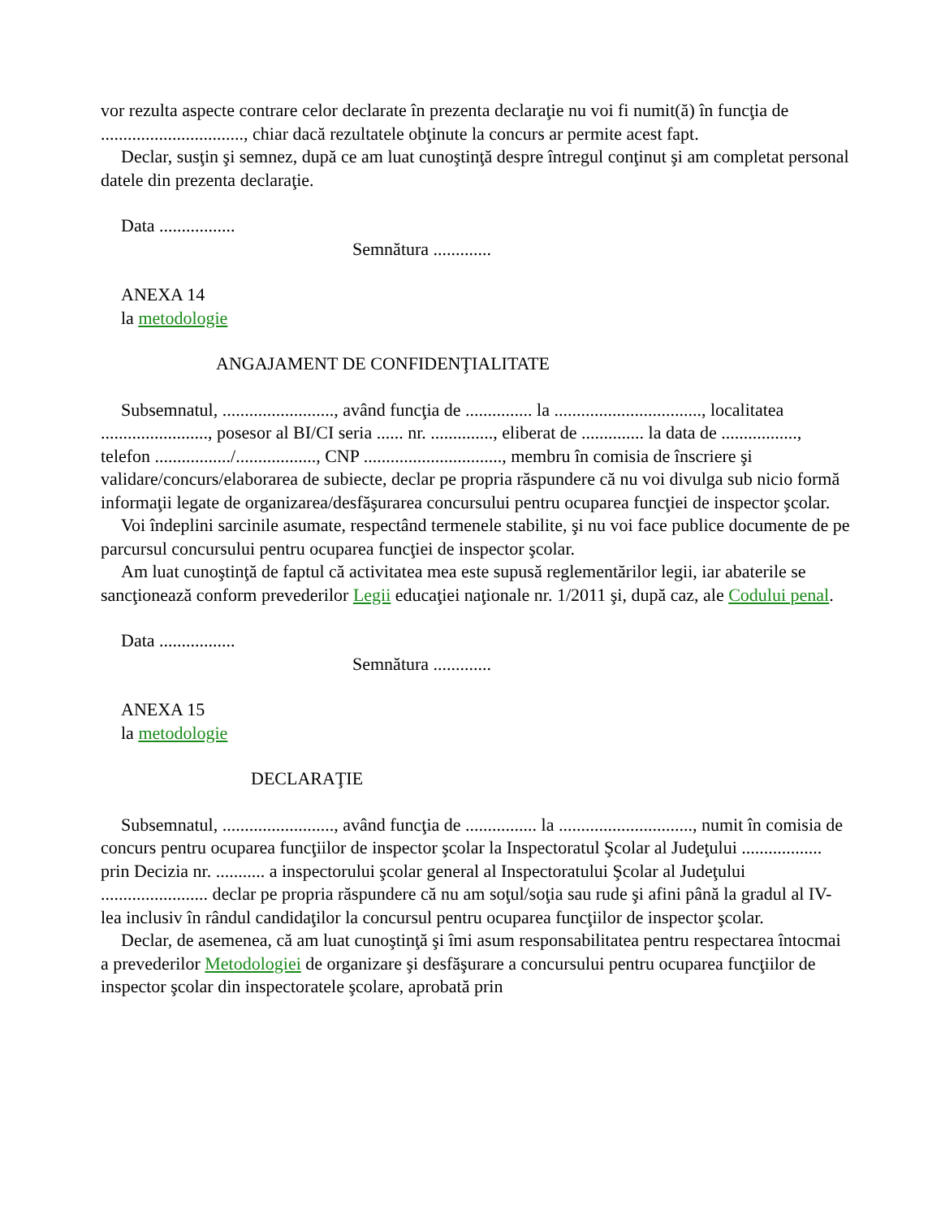vor rezulta aspecte contrare celor declarate în prezenta declaraţie nu voi fi numit(ă) în funcţia de ................................, chiar dacă rezultatele obţinute la concurs ar permite acest fapt.
Declar, susţin şi semnez, după ce am luat cunoştinţă despre întregul conţinut şi am completat personal datele din prezenta declaraţie.
Data .................
Semnătura .............
ANEXA 14
la metodologie
ANGAJAMENT DE CONFIDENŢIALITATE
Subsemnatul, ........................., având funcţia de ............... la ................................., localitatea ........................, posesor al BI/CI seria ...... nr. .............., eliberat de .............. la data de ................., telefon ................./.................., CNP ..............................., membru în comisia de înscriere şi validare/concurs/elaborarea de subiecte, declar pe propria răspundere că nu voi divulga sub nicio formă informaţii legate de organizarea/desfăşurarea concursului pentru ocuparea funcţiei de inspector şcolar.
Voi îndeplini sarcinile asumate, respectând termenele stabilite, şi nu voi face publice documente de pe parcursul concursului pentru ocuparea funcţiei de inspector şcolar.
Am luat cunoştinţă de faptul că activitatea mea este supusă reglementărilor legii, iar abaterile se sancţionează conform prevederilor Legii educaţiei naţionale nr. 1/2011 şi, după caz, ale Codului penal.
Data .................
Semnătura .............
ANEXA 15
la metodologie
DECLARAŢIE
Subsemnatul, ........................., având funcţia de ................ la .............................., numit în comisia de concurs pentru ocuparea funcţiilor de inspector şcolar la Inspectoratul Şcolar al Judeţului .................. prin Decizia nr. ........... a inspectorului şcolar general al Inspectoratului Şcolar al Judeţului ........................ declar pe propria răspundere că nu am soţul/soţia sau rude şi afini până la gradul al IV-lea inclusiv în rândul candidaţilor la concursul pentru ocuparea funcţiilor de inspector şcolar.
Declar, de asemenea, că am luat cunoştinţă şi îmi asum responsabilitatea pentru respectarea întocmai a prevederilor Metodologiei de organizare şi desfăşurare a concursului pentru ocuparea funcţiilor de inspector şcolar din inspectoratele şcolare, aprobată prin